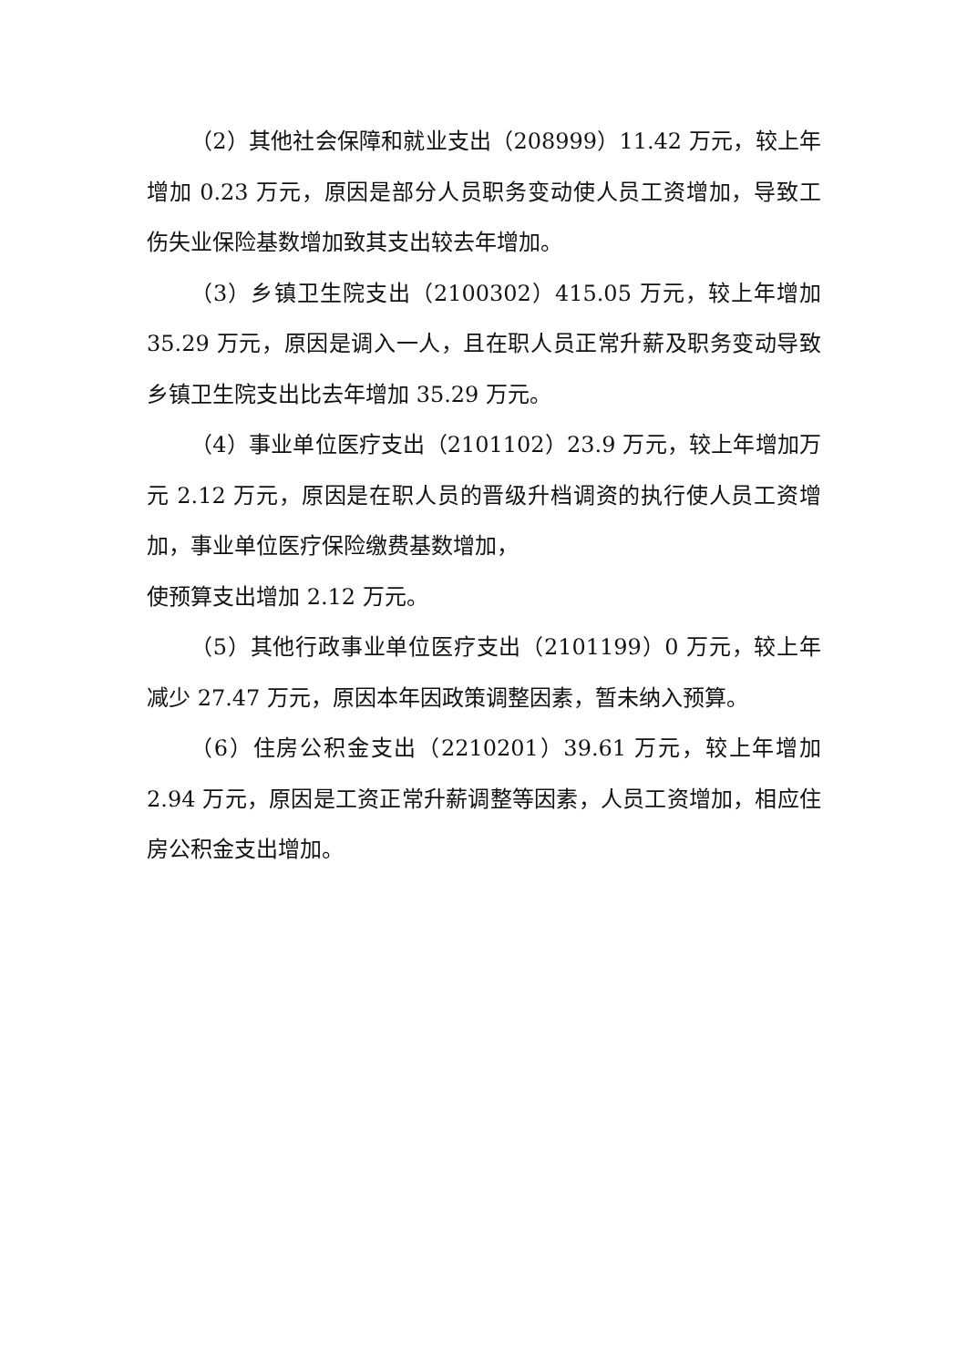（2）其他社会保障和就业支出（208999）11.42 万元，较上年增加 0.23 万元，原因是部分人员职务变动使人员工资增加，导致工伤失业保险基数增加致其支出较去年增加。
（3）乡镇卫生院支出（2100302）415.05 万元，较上年增加 35.29 万元，原因是调入一人，且在职人员正常升薪及职务变动导致乡镇卫生院支出比去年增加 35.29 万元。
（4）事业单位医疗支出（2101102）23.9 万元，较上年增加万元 2.12 万元，原因是在职人员的晋级升档调资的执行使人员工资增加，事业单位医疗保险缴费基数增加，
使预算支出增加 2.12 万元。
（5）其他行政事业单位医疗支出（2101199）0 万元，较上年减少 27.47 万元，原因本年因政策调整因素，暂未纳入预算。
（6）住房公积金支出（2210201）39.61 万元，较上年增加 2.94 万元，原因是工资正常升薪调整等因素，人员工资增加，相应住房公积金支出增加。